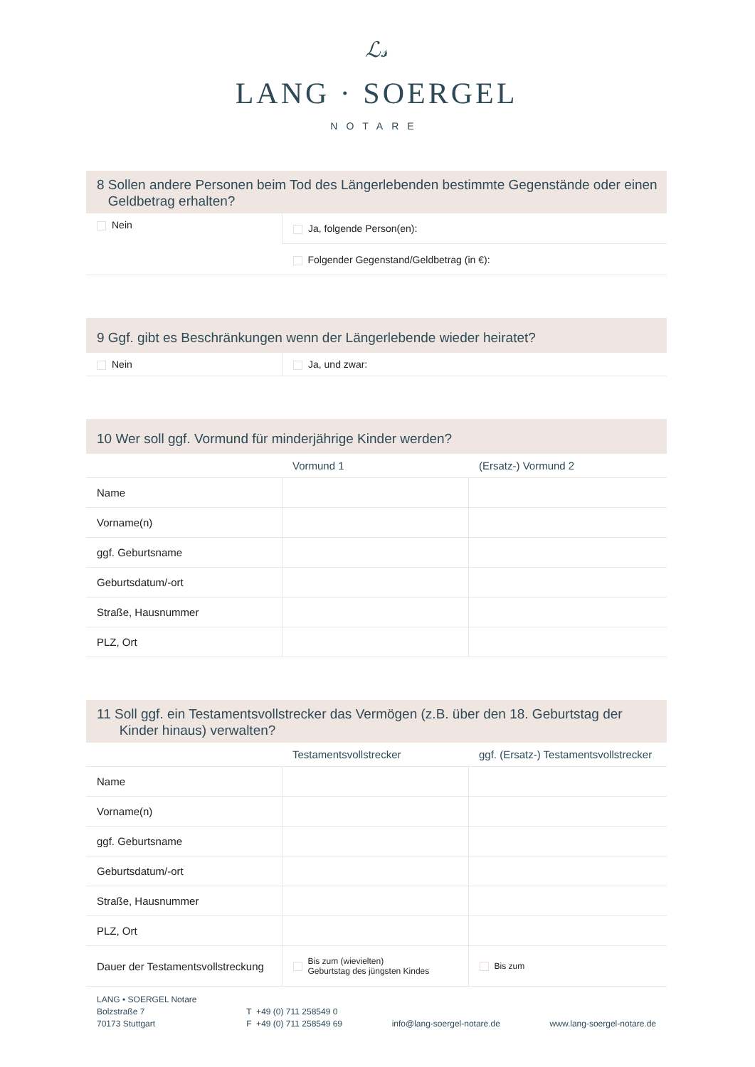ℒ𝓈
LANG · SOERGEL
NOTARE
8 Sollen andere Personen beim Tod des Längerlebenden bestimmte Gegenstände oder einen
Geldbetrag erhalten?
| Nein | Ja, folgende Person(en): |
| | Folgender Gegenstand/Geldbetrag (in €): |
9 Ggf. gibt es Beschränkungen wenn der Längerlebende wieder heiratet?
| Nein | Ja, und zwar: |
10 Wer soll ggf. Vormund für minderjährige Kinder werden?
| | Vormund 1 | (Ersatz-) Vormund 2 |
| --- | --- | --- |
| Name | | |
| Vorname(n) | | |
| ggf. Geburtsname | | |
| Geburtsdatum/-ort | | |
| Straße, Hausnummer | | |
| PLZ, Ort | | |
11 Soll ggf. ein Testamentsvollstrecker das Vermögen (z.B. über den 18. Geburtstag der
Kinder hinaus) verwalten?
| | Testamentsvollstrecker | ggf. (Ersatz-) Testamentsvollstrecker |
| --- | --- | --- |
| Name | | |
| Vorname(n) | | |
| ggf. Geburtsname | | |
| Geburtsdatum/-ort | | |
| Straße, Hausnummer | | |
| PLZ, Ort | | |
| Dauer der Testamentsvollstreckung | Bis zum (wievielten) Geburtstag des jüngsten Kindes | Bis zum |
LANG • SOERGEL Notare
Bolzstraße 7
70173 Stuttgart
T +49 (0) 711 258549 0
F +49 (0) 711 258549 69
info@lang-soergel-notare.de
www.lang-soergel-notare.de